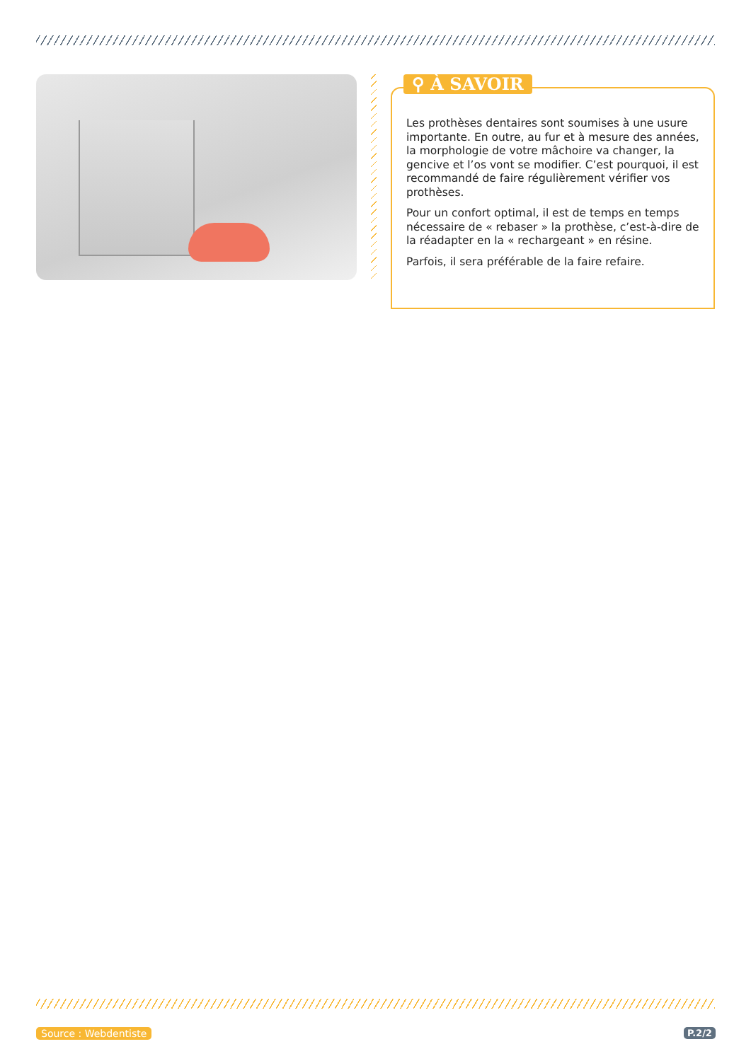⚲ À SAVOIR
Les prothèses dentaires sont soumises à une usure importante. En outre, au fur et à mesure des années, la morphologie de votre mâchoire va changer, la gencive et l’os vont se modifier. C’est pourquoi, il est recommandé de faire régulièrement vérifier vos prothèses.
Pour un confort optimal, il est de temps en temps nécessaire de « rebaser » la prothèse, c’est-à-dire de la réadapter en la « rechargeant » en résine.
Parfois, il sera préférable de la faire refaire.
Source : Webdentiste P.2/2